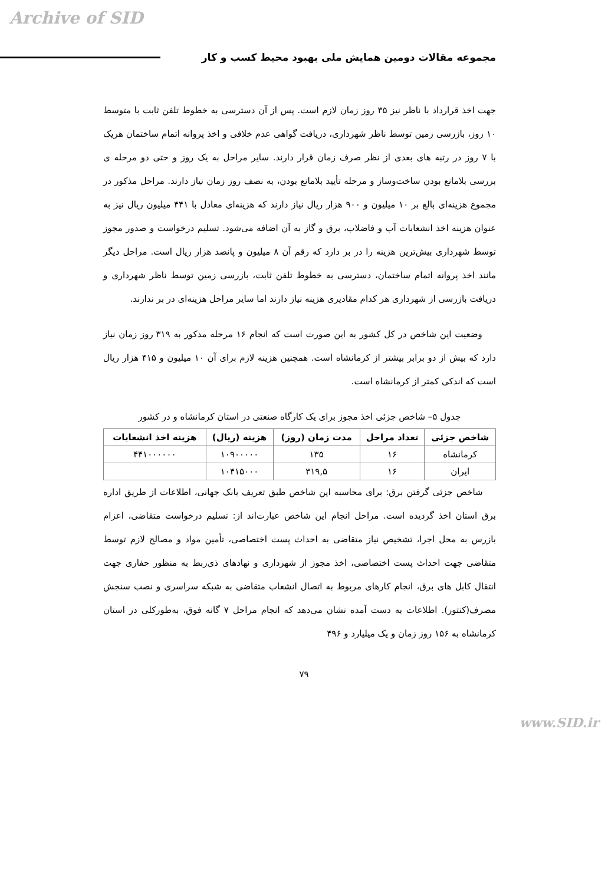Archive of SID
مجموعه مقالات دومین همایش ملی بهبود محیط کسب و کار
جهت اخذ قرارداد با ناظر نیز ۳۵ روز زمان لازم است. پس از آن دسترسی به خطوط تلفن ثابت با متوسط ۱۰ روز، بازرسی زمین توسط ناظر شهرداری، دریافت گواهی عدم خلافی و اخذ پروانه اتمام ساختمان هریک با ۷ روز در رتبه های بعدی از نظر صرف زمان قرار دارند. سایر مراحل به یک روز و حتی دو مرحله ی بررسی بلامانع بودن ساخت‌وساز و مرحله تأیید بلامانع بودن، به نصف روز زمان نیاز دارند. مراحل مذکور در مجموع هزینه‌ای بالغ بر ۱۰ میلیون و ۹۰۰ هزار ریال نیاز دارند که هزینه‌ای معادل با ۴۴۱ میلیون ریال نیز به عنوان هزینه اخذ انشعابات آب و فاضلاب، برق و گاز به آن اضافه می‌شود. تسلیم درخواست و صدور مجوز توسط شهرداری بیش‌ترین هزینه را در بر دارد که رقم آن ۸ میلیون و پانصد هزار ریال است. مراحل دیگر مانند اخذ پروانه اتمام ساختمان، دسترسی به خطوط تلفن ثابت، بازرسی زمین توسط ناظر شهرداری و دریافت بازرسی از شهرداری هر کدام مقادیری هزینه نیاز دارند اما سایر مراحل هزینه‌ای در بر ندارند.
وضعیت این شاخص در کل کشور به این صورت است که انجام ۱۶ مرحله مذکور به ۳۱۹ روز زمان نیاز دارد که بیش از دو برابر بیشتر از کرمانشاه است. همچنین هزینه لازم برای آن ۱۰ میلیون و ۴۱۵ هزار ریال است که اندکی کمتر از کرمانشاه است.
جدول ۵– شاخص جزئی اخذ مجوز برای یک کارگاه صنعتی در استان کرمانشاه و در کشور
| شاخص جزئی | تعداد مراحل | مدت زمان (روز) | هزینه (ریال) | هزینه اخذ انشعابات |
| --- | --- | --- | --- | --- |
| کرمانشاه | ۱۶ | ۱۳۵ | ۱۰۹۰۰۰۰۰ | ۴۴۱۰۰۰۰۰۰ |
| ایران | ۱۶ | ۳۱۹,۵ | ۱۰۴۱۵۰۰۰ | |
شاخص جزئی گرفتن برق: برای محاسبه این شاخص طبق تعریف بانک جهانی، اطلاعات از طریق اداره برق استان اخذ گردیده است. مراحل انجام این شاخص عبارت‌اند از: تسلیم درخواست متقاضی، اعزام بازرس به محل اجرا، تشخیص نیاز متقاضی به احداث پست اختصاصی، تأمین مواد و مصالح لازم توسط متقاضی جهت احداث پست اختصاصی، اخذ مجوز از شهرداری و نهادهای ذی‌ربط به منظور حفاری جهت انتقال کابل های برق، انجام کارهای مربوط به اتصال انشعاب متقاضی به شبکه سراسری و نصب سنجش مصرف(کنتور). اطلاعات به دست آمده نشان می‌دهد که انجام مراحل ۷ گانه فوق، به‌طورکلی در استان کرمانشاه به ۱۵۶ روز زمان و یک میلیارد و ۴۹۶
۷۹
www.SID.ir